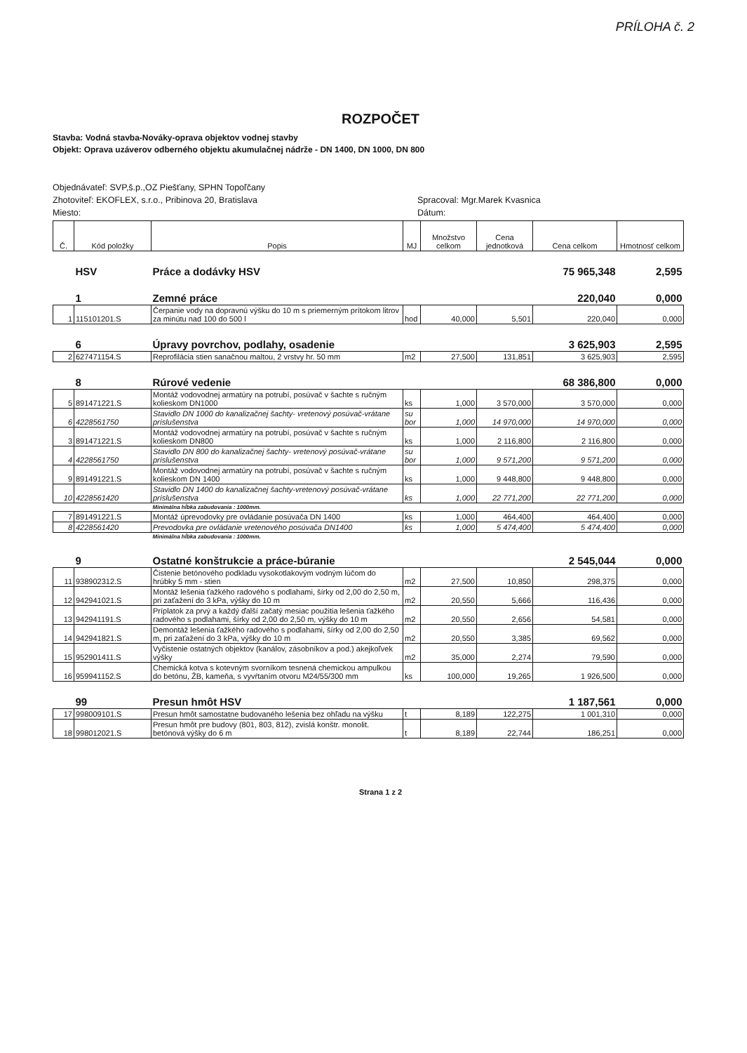PRÍLOHA č. 2
ROZPOČET
Stavba: Vodná stavba-Nováky-oprava objektov vodnej stavby
Objekt: Oprava uzáverov odberného objektu akumulačnej nádrže - DN 1400, DN 1000, DN 800
Objednávateľ: SVP,š.p.,OZ Piešťany, SPHN Topoľčany
Zhotoviteľ: EKOFLEX, s.r.o., Pribinova 20, Bratislava Spracoval: Mgr.Marek Kvasnica
Miesto: Dátum:
| Č. | Kód položky | Popis | MJ | Množstvo celkom | Cena jednotková | Cena celkom | Hmotnosť celkom |
| --- | --- | --- | --- | --- | --- | --- | --- |
| | HSV | Práce a dodávky HSV | | | | 75 965,348 | 2,595 |
| | 1 | Zemné práce | | | | 220,040 | 0,000 |
| 1 | 115101201.S | Čerpanie vody na dopravnú výšku do 10 m s priemerným prítokom litrov za minútu nad 100 do 500 l | hod | 40,000 | 5,501 | 220,040 | 0,000 |
| | 6 | Úpravy povrchov, podlahy, osadenie | | | | 3 625,903 | 2,595 |
| 2 | 627471154.S | Reprofilácia stien sanačnou maltou, 2 vrstvy hr. 50 mm | m2 | 27,500 | 131,851 | 3 625,903 | 2,595 |
| | 8 | Rúrové vedenie | | | | 68 386,800 | 0,000 |
| 5 | 891471221.S | Montáž vodovodnej armatúry na potrubí, posúvač v šachte s ručným kolieskom DN1000 | ks | 1,000 | 3 570,000 | 3 570,000 | 0,000 |
| 6 | 4228561750 | Stavidlo DN 1000 do kanalizačnej šachty- vretenový posúvač-vrátane príslušenstva | su bor | 1,000 | 14 970,000 | 14 970,000 | 0,000 |
| 3 | 891471221.S | Montáž vodovodnej armatúry na potrubí, posúvač v šachte s ručným kolieskom DN800 | ks | 1,000 | 2 116,800 | 2 116,800 | 0,000 |
| 4 | 4228561750 | Stavidlo DN 800 do kanalizačnej šachty- vretenový posúvač-vrátane príslušenstva | su bor | 1,000 | 9 571,200 | 9 571,200 | 0,000 |
| 9 | 891491221.S | Montáž vodovodnej armatúry na potrubí, posúvač v šachte s ručným kolieskom DN 1400 | ks | 1,000 | 9 448,800 | 9 448,800 | 0,000 |
| 10 | 4228561420 | Stavidlo DN 1400 do kanalizačnej šachty-vretenový posúvač-vrátane príslušenstva | ks | 1,000 | 22 771,200 | 22 771,200 | 0,000 |
| | | Minimálna hĺbka zabudovania : 1000mm. | | | | | |
| 7 | 891491221.S | Montáž úprevodovky pre ovládanie posúvača DN 1400 | ks | 1,000 | 464,400 | 464,400 | 0,000 |
| 8 | 4228561420 | Prevodovka pre ovládanie vretenového posúvača DN1400 | ks | 1,000 | 5 474,400 | 5 474,400 | 0,000 |
| | | Minimálna hĺbka zabudovania : 1000mm. | | | | | |
| | 9 | Ostatné konštrukcie a práce-búranie | | | | 2 545,044 | 0,000 |
| 11 | 938902312.S | Čistenie betónového podkladu vysokotlakovým vodným lúčom do hrúbky 5 mm - stien | m2 | 27,500 | 10,850 | 298,375 | 0,000 |
| 12 | 942941021.S | Montáž lešenia ťažkého radového s podlahami, šírky od 2,00 do 2,50 m, pri zaťažení do 3 kPa, výšky do 10 m | m2 | 20,550 | 5,666 | 116,436 | 0,000 |
| 13 | 942941191.S | Príplatok za prvý a každý ďalší začatý mesiac použitia lešenia ťažkého radového s podlahami, šírky od 2,00 do 2,50 m, výšky do 10 m | m2 | 20,550 | 2,656 | 54,581 | 0,000 |
| 14 | 942941821.S | Demontáž lešenia ťažkého radového s podlahami, šírky od 2,00 do 2,50 m, pri zaťažení do 3 kPa, výšky do 10 m | m2 | 20,550 | 3,385 | 69,562 | 0,000 |
| 15 | 952901411.S | Vyčistenie ostatných objektov (kanálov, zásobníkov a pod.) akejkoľvek výšky | m2 | 35,000 | 2,274 | 79,590 | 0,000 |
| 16 | 959941152.S | Chemická kotva s kotevným svorníkom tesnená chemickou ampulkou do betónu, ŽB, kameňa, s vyvŕtaním otvoru M24/55/300 mm | ks | 100,000 | 19,265 | 1 926,500 | 0,000 |
| | 99 | Presun hmôt HSV | | | | 1 187,561 | 0,000 |
| 17 | 998009101.S | Presun hmôt samostatne budovaného lešenia bez ohľadu na výšku | t | 8,189 | 122,275 | 1 001,310 | 0,000 |
| 18 | 998012021.S | Presun hmôt pre budovy (801, 803, 812), zvislá konštr. monolit. betónová výšky do 6 m | t | 8,189 | 22,744 | 186,251 | 0,000 |
Strana 1 z 2